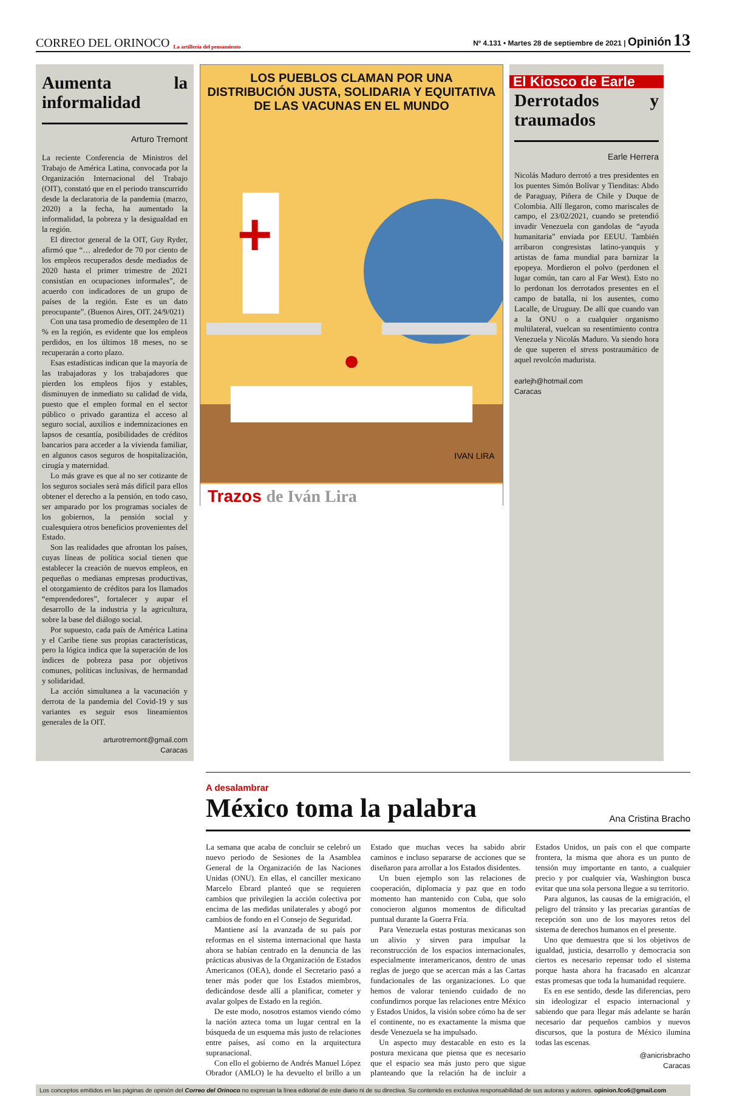CORREO DEL ORINOCO La artillería del pensamiento Nº 4.131 • Martes 28 de septiembre de 2021 | Opinión 13
Aumenta la informalidad
Arturo Tremont
La reciente Conferencia de Ministros del Trabajo de América Latina, convocada por la Organización Internacional del Trabajo (OIT), constató que en el periodo transcurrido desde la declaratoria de la pandemia (marzo, 2020) a la fecha, ha aumentado la informalidad, la pobreza y la desigualdad en la región.
El director general de la OIT, Guy Ryder, afirmó que “… alrededor de 70 por ciento de los empleos recuperados desde mediados de 2020 hasta el primer trimestre de 2021 consistían en ocupaciones informales”, de acuerdo con indicadores de un grupo de países de la región. Este es un dato preocupante”. (Buenos Aires, OIT. 24/9/021)
Con una tasa promedio de desempleo de 11 % en la región, es evidente que los empleos perdidos, en los últimos 18 meses, no se recuperarán a corto plazo.
Esas estadísticas indican que la mayoría de las trabajadoras y los trabajadores que pierden los empleos fijos y estables, disminuyen de inmediato su calidad de vida, puesto que el empleo formal en el sector público o privado garantiza el acceso al seguro social, auxilios e indemnizaciones en lapsos de cesantía, posibilidades de créditos bancarios para acceder a la vivienda familiar, en algunos casos seguros de hospitalización, cirugía y maternidad.
Lo más grave es que al no ser cotizante de los seguros sociales será más difícil para ellos obtener el derecho a la pensión, en todo caso, ser amparado por los programas sociales de los gobiernos, la pensión social y cualesquiera otros beneficios provenientes del Estado.
Son las realidades que afrontan los países, cuyas líneas de política social tienen que establecer la creación de nuevos empleos, en pequeñas o medianas empresas productivas, el otorgamiento de créditos para los llamados “emprendedores”, fortalecer y aupar el desarrollo de la industria y la agricultura, sobre la base del diálogo social.
Por supuesto, cada país de América Latina y el Caribe tiene sus propias características, pero la lógica indica que la superación de los índices de pobreza pasa por objetivos comunes, políticas inclusivas, de hermandad y solidaridad.
La acción simultanea a la vacunación y derrota de la pandemia del Covid-19 y sus variantes es seguir esos lineamientos generales de la OIT.
arturotremont@gmail.com
Caracas
LOS PUEBLOS CLAMAN POR UNA DISTRIBUCIÓN JUSTA, SOLIDARIA Y EQUITATIVA DE LAS VACUNAS EN EL MUNDO
IVAN LIRA
Trazos de Iván Lira
El Kiosco de Earle
Derrotados y traumados
Earle Herrera
Nicolás Maduro derrotó a tres presidentes en los puentes Simón Bolívar y Tienditas: Abdo de Paraguay, Piñera de Chile y Duque de Colombia. Allí llegaron, como mariscales de campo, el 23/02/2021, cuando se pretendió invadir Venezuela con gandolas de “ayuda humanitaria” enviada por EEUU. También arribaron congresistas latino-yanquis y artistas de fama mundial para barnizar la epopeya. Mordieron el polvo (perdonen el lugar común, tan caro al Far West). Esto no lo perdonan los derrotados presentes en el campo de batalla, ni los ausentes, como Lacalle, de Uruguay. De allí que cuando van a la ONU o a cualquier organismo multilateral, vuelcan su resentimiento contra Venezuela y Nicolás Maduro. Va siendo hora de que superen el stress postraumático de aquel revolcón madurista.
earlejh@hotmail.com
Caracas
A desalambrar
México toma la palabra
Ana Cristina Bracho
La semana que acaba de concluir se celebró un nuevo periodo de Sesiones de la Asamblea General de la Organización de las Naciones Unidas (ONU). En ellas, el canciller mexicano Marcelo Ebrard planteó que se requieren cambios que privilegien la acción colectiva por encima de las medidas unilaterales y abogó por cambios de fondo en el Consejo de Seguridad.
Mantiene así la avanzada de su país por reformas en el sistema internacional que hasta ahora se habían centrado en la denuncia de las prácticas abusivas de la Organización de Estados Americanos (OEA), donde el Secretario pasó a tener más poder que los Estados miembros, dedicándose desde allí a planificar, cometer y avalar golpes de Estado en la región.
De este modo, nosotros estamos viendo cómo la nación azteca toma un lugar central en la búsqueda de un esquema más justo de relaciones entre países, así como en la arquitectura supranacional.
Con ello el gobierno de Andrés Manuel López Obrador (AMLO) le ha devuelto el brillo a un Estado que muchas veces ha sabido abrir caminos e incluso separarse de acciones que se diseñaron para arrollar a los Estados disidentes.
Un buen ejemplo son las relaciones de cooperación, diplomacia y paz que en todo momento han mantenido con Cuba, que solo conocieron algunos momentos de dificultad puntual durante la Guerra Fría.
Para Venezuela estas posturas mexicanas son un alivio y sirven para impulsar la reconstrucción de los espacios internacionales, especialmente interamericanos, dentro de unas reglas de juego que se acercan más a las Cartas fundacionales de las organizaciones. Lo que hemos de valorar teniendo cuidado de no confundirnos porque las relaciones entre México y Estados Unidos, la visión sobre cómo ha de ser el continente, no es exactamente la misma que desde Venezuela se ha impulsado.
Un aspecto muy destacable en esto es la postura mexicana que piensa que es necesario que el espacio sea más justo pero que sigue planteando que la relación ha de incluir a Estados Unidos, un país con el que comparte frontera, la misma que ahora es un punto de tensión muy importante en tanto, a cualquier precio y por cualquier vía, Washington busca evitar que una sola persona llegue a su territorio.
Para algunos, las causas de la emigración, el peligro del tránsito y las precarias garantías de recepción son uno de los mayores retos del sistema de derechos humanos en el presente.
Uno que demuestra que si los objetivos de igualdad, justicia, desarrollo y democracia son ciertos es necesario repensar todo el sistema porque hasta ahora ha fracasado en alcanzar estas promesas que toda la humanidad requiere.
Es en ese sentido, desde las diferencias, pero sin ideologizar el espacio internacional y sabiendo que para llegar más adelante se harán necesario dar pequeños cambios y nuevos discursos, que la postura de México ilumina todas las escenas.
@anicrisbracho
Caracas
Los conceptos emitidos en las páginas de opinión del Correo del Orinoco no expresan la línea editorial de este diario ni de su directiva. Su contenido es exclusiva responsabilidad de sus autoras y autores. opinion.fco6@gmail.com